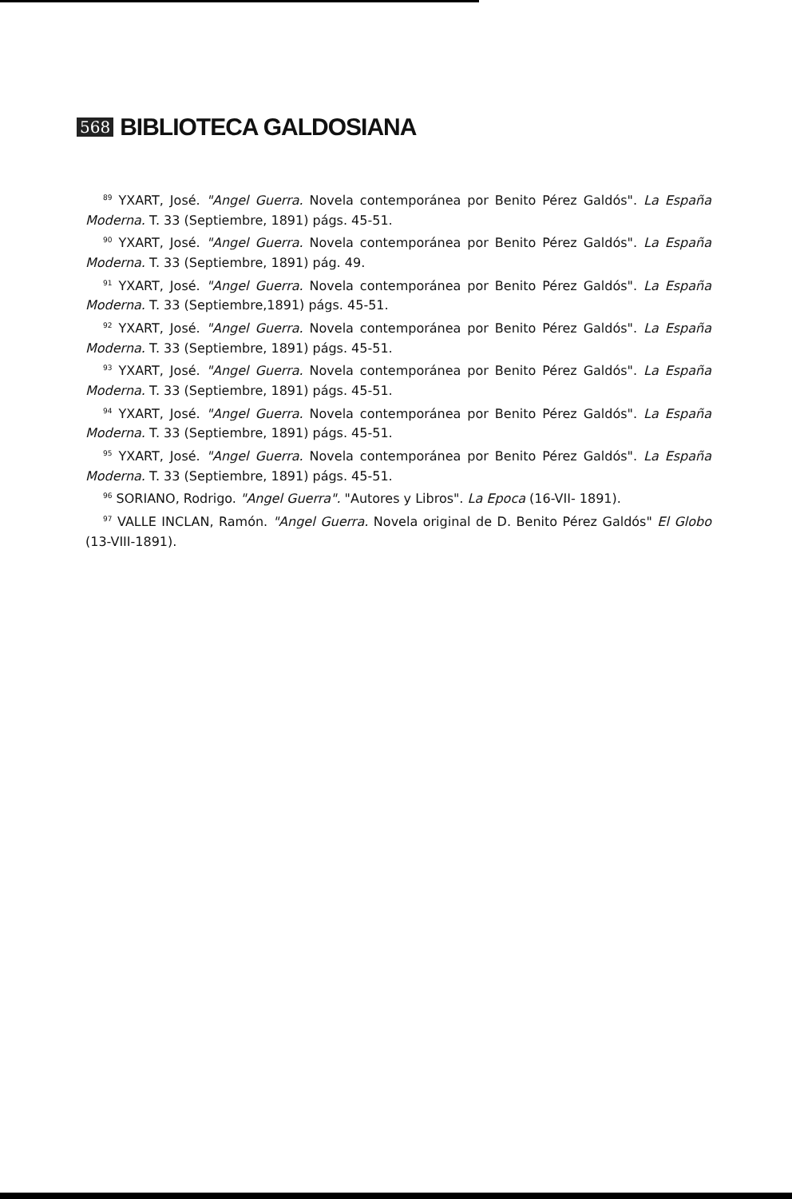568 BIBLIOTECA GALDOSIANA
<sup>89</sup> YXART, José. "Angel Guerra. Novela contemporánea por Benito Pérez Galdós". La España Moderna. T. 33 (Septiembre, 1891) págs. 45-51.
<sup>90</sup> YXART, José. "Angel Guerra. Novela contemporánea por Benito Pérez Galdós". La España Moderna. T. 33 (Septiembre, 1891) pág. 49.
<sup>91</sup> YXART, José. "Angel Guerra. Novela contemporánea por Benito Pérez Galdós". La España Moderna. T. 33 (Septiembre,1891) págs. 45-51.
<sup>92</sup> YXART, José. "Angel Guerra. Novela contemporánea por Benito Pérez Galdós". La España Moderna. T. 33 (Septiembre, 1891) págs. 45-51.
<sup>93</sup> YXART, José. "Angel Guerra. Novela contemporánea por Benito Pérez Galdós". La España Moderna. T. 33 (Septiembre, 1891) págs. 45-51.
<sup>94</sup> YXART, José. "Angel Guerra. Novela contemporánea por Benito Pérez Galdós". La España Moderna. T. 33 (Septiembre, 1891) págs. 45-51.
<sup>95</sup> YXART, José. "Angel Guerra. Novela contemporánea por Benito Pérez Galdós". La España Moderna. T. 33 (Septiembre, 1891) págs. 45-51.
<sup>96</sup> SORIANO, Rodrigo. "Angel Guerra". "Autores y Libros". La Epoca (16-VII- 1891).
<sup>97</sup> VALLE INCLAN, Ramón. "Angel Guerra. Novela original de D. Benito Pérez Galdós" El Globo (13-VIII-1891).